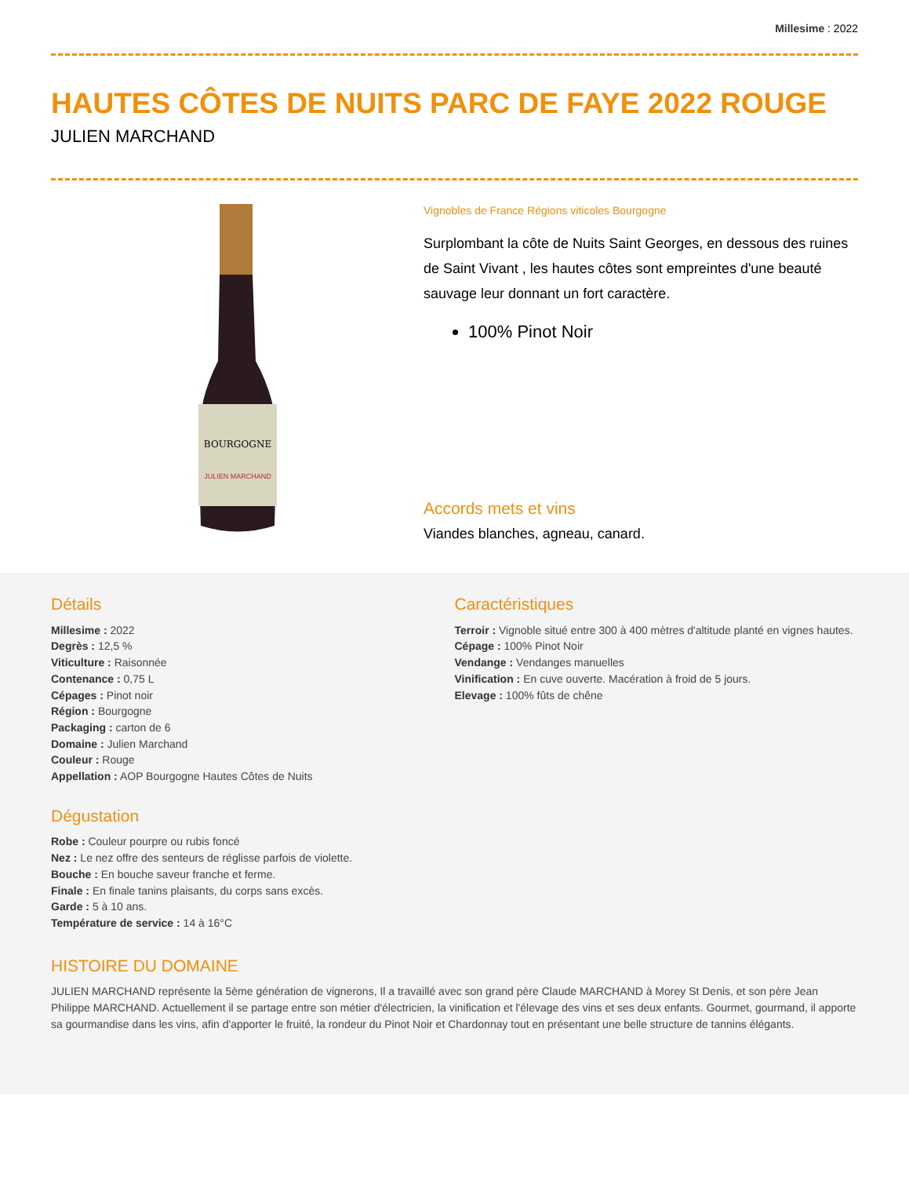Millesime : 2022
HAUTES CÔTES DE NUITS PARC DE FAYE 2022 ROUGE
JULIEN MARCHAND
BOURGOGNE
JULIEN MARCHAND
Vignobles de France Régions viticoles Bourgogne
Surplombant la côte de Nuits Saint Georges, en dessous des ruines de Saint Vivant , les hautes côtes sont empreintes d'une beauté sauvage leur donnant un fort caractère.
100% Pinot Noir
Accords mets et vins
Viandes blanches, agneau, canard.
Détails
Millesime : 2022
Degrès : 12,5 %
Viticulture : Raisonnée
Contenance : 0,75 L
Cépages : Pinot noir
Région : Bourgogne
Packaging : carton de 6
Domaine : Julien Marchand
Couleur : Rouge
Appellation : AOP Bourgogne Hautes Côtes de Nuits
Dégustation
Robe : Couleur pourpre ou rubis foncé
Nez : Le nez offre des senteurs de réglisse parfois de violette.
Bouche : En bouche saveur franche et ferme.
Finale : En finale tanins plaisants, du corps sans excès.
Garde : 5 à 10 ans.
Température de service : 14 à 16°C
Caractéristiques
Terroir : Vignoble situé entre 300 à 400 mètres d'altitude planté en vignes hautes.
Cépage : 100% Pinot Noir
Vendange : Vendanges manuelles
Vinification : En cuve ouverte. Macération à froid de 5 jours.
Elevage : 100% fûts de chêne
HISTOIRE DU DOMAINE
JULIEN MARCHAND représente la 5ème génération de vignerons, Il a travaillé avec son grand père Claude MARCHAND à Morey St Denis, et son père Jean Philippe MARCHAND. Actuellement il se partage entre son métier d'électricien, la vinification et l'élevage des vins et ses deux enfants. Gourmet, gourmand, il apporte sa gourmandise dans les vins, afin d'apporter le fruité, la rondeur du Pinot Noir et Chardonnay tout en présentant une belle structure de tannins élégants.